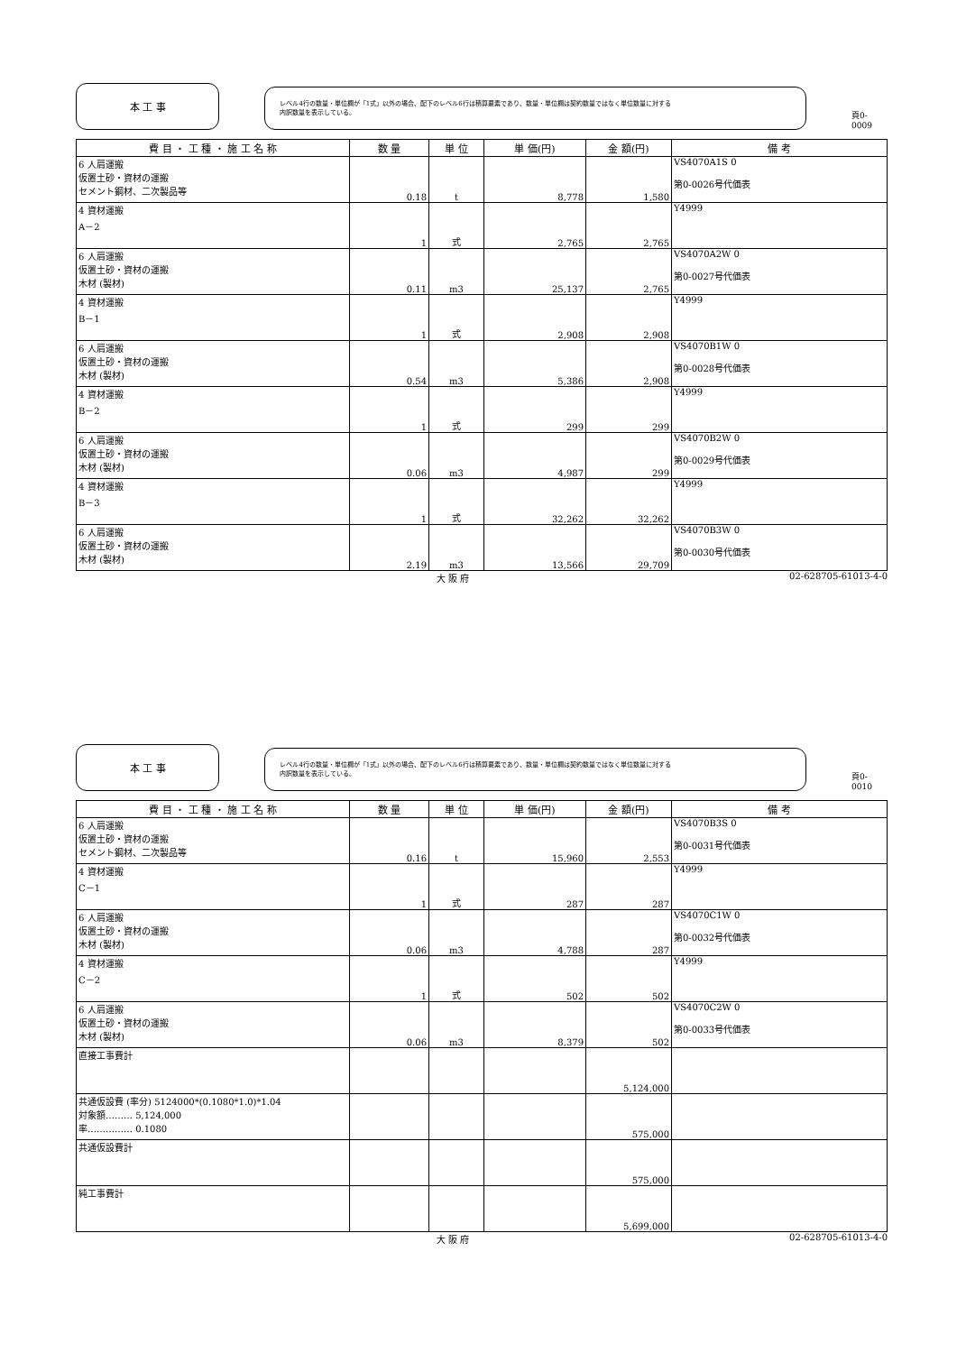本 工 事
レベル4行の数量・単位欄が「1式」以外の場合、配下のレベル6行は積算要素であり、数量・単位欄は契約数量ではなく単位数量に対する
内訳数量を表示している。
頁0-0009
| 費 目 ・ 工 種 ・ 施 工 名 称 | 数 量 | 単 位 | 単 価(円) | 金 額(円) | 備 考 |
| --- | --- | --- | --- | --- | --- |
| 6 人肩運搬 仮置土砂・資材の運搬 セメント鋼材、二次製品等 | 0.18 | t | 8,778 | 1,580 | VS4070A1S 0 第0-0026号代価表 |
| 4 資材運搬 A－2 | 1 | 式 | 2,765 | 2,765 | Y4999 |
| 6 人肩運搬 仮置土砂・資材の運搬 木材 (製材) | 0.11 | m3 | 25,137 | 2,765 | VS4070A2W 0 第0-0027号代価表 |
| 4 資材運搬 B－1 | 1 | 式 | 2,908 | 2,908 | Y4999 |
| 6 人肩運搬 仮置土砂・資材の運搬 木材 (製材) | 0.54 | m3 | 5,386 | 2,908 | VS4070B1W 0 第0-0028号代価表 |
| 4 資材運搬 B－2 | 1 | 式 | 299 | 299 | Y4999 |
| 6 人肩運搬 仮置土砂・資材の運搬 木材 (製材) | 0.06 | m3 | 4,987 | 299 | VS4070B2W 0 第0-0029号代価表 |
| 4 資材運搬 B－3 | 1 | 式 | 32,262 | 32,262 | Y4999 |
| 6 人肩運搬 仮置土砂・資材の運搬 木材 (製材) | 2.19 | m3 | 13,566 | 29,709 | VS4070B3W 0 第0-0030号代価表 |
大 阪 府 02-628705-61013-4-0
本 工 事
レベル4行の数量・単位欄が「1式」以外の場合、配下のレベル6行は積算要素であり、数量・単位欄は契約数量ではなく単位数量に対する
内訳数量を表示している。
頁0-0010
| 費 目 ・ 工 種 ・ 施 工 名 称 | 数 量 | 単 位 | 単 価(円) | 金 額(円) | 備 考 |
| --- | --- | --- | --- | --- | --- |
| 6 人肩運搬 仮置土砂・資材の運搬 セメント鋼材、二次製品等 | 0.16 | t | 15,960 | 2,553 | VS4070B3S 0 第0-0031号代価表 |
| 4 資材運搬 C－1 | 1 | 式 | 287 | 287 | Y4999 |
| 6 人肩運搬 仮置土砂・資材の運搬 木材 (製材) | 0.06 | m3 | 4,788 | 287 | VS4070C1W 0 第0-0032号代価表 |
| 4 資材運搬 C－2 | 1 | 式 | 502 | 502 | Y4999 |
| 6 人肩運搬 仮置土砂・資材の運搬 木材 (製材) | 0.06 | m3 | 8,379 | 502 | VS4070C2W 0 第0-0033号代価表 |
| 直接工事費計 | | | | 5,124,000 | |
| 共通仮設費 (率分) 5124000*(0.1080*1.0)*1.04 対象額……… 5,124,000 率…………… 0.1080 | | | | 575,000 | |
| 共通仮設費計 | | | | 575,000 | |
| 純工事費計 | | | | 5,699,000 | |
大 阪 府 02-628705-61013-4-0